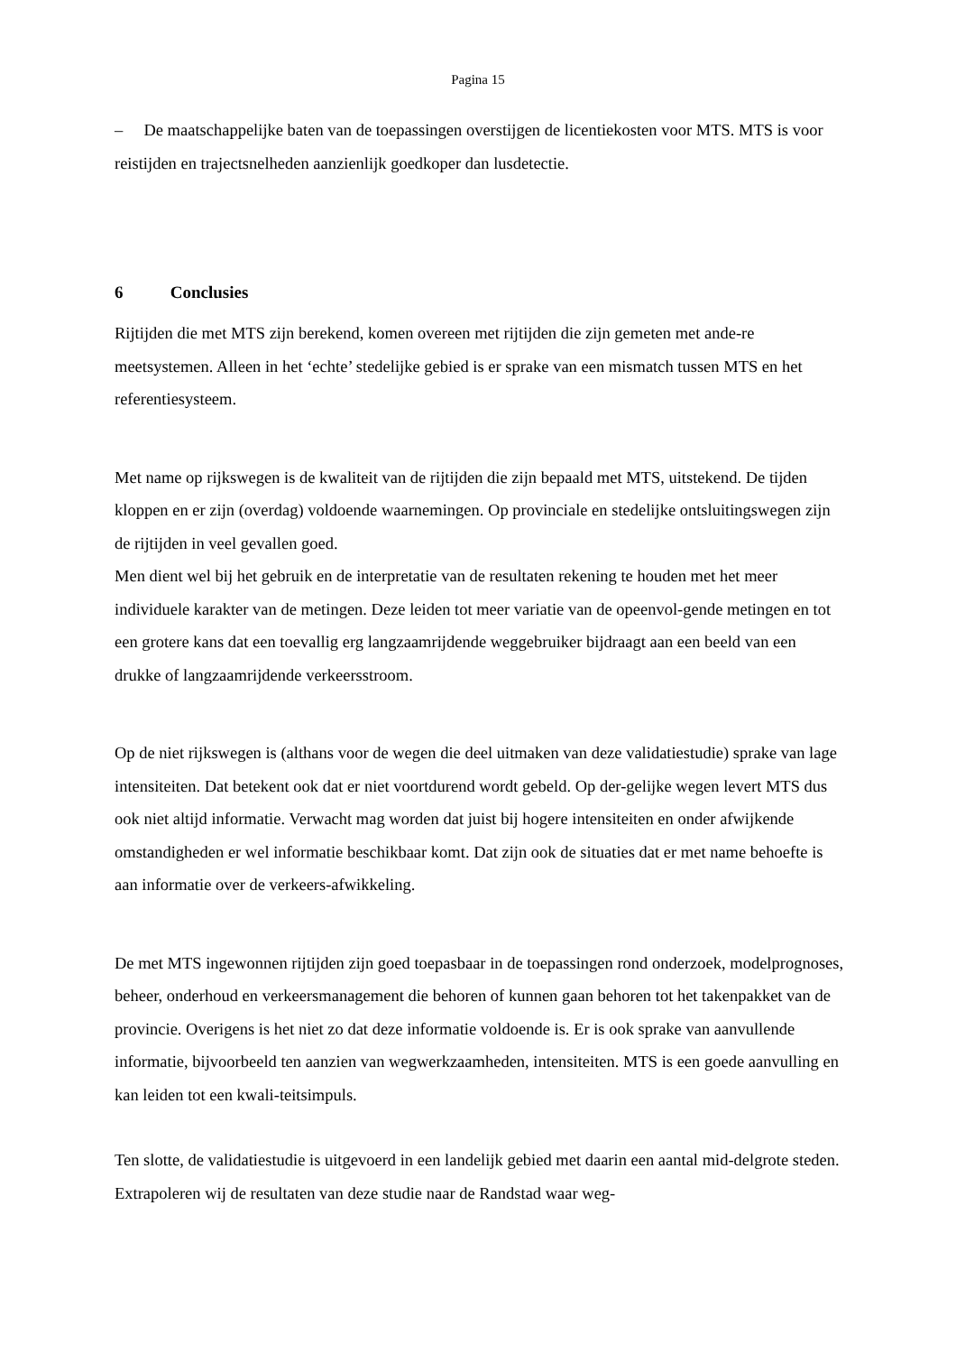Pagina 15
– De maatschappelijke baten van de toepassingen overstijgen de licentiekosten voor MTS. MTS is voor reistijden en trajectsnelheden aanzienlijk goedkoper dan lusdetectie.
6 Conclusies
Rijtijden die met MTS zijn berekend, komen overeen met rijtijden die zijn gemeten met ande-re meetsystemen. Alleen in het ‘echte’ stedelijke gebied is er sprake van een mismatch tussen MTS en het referentiesysteem.
Met name op rijkswegen is de kwaliteit van de rijtijden die zijn bepaald met MTS, uitstekend. De tijden kloppen en er zijn (overdag) voldoende waarnemingen. Op provinciale en stedelijke ontsluitingswegen zijn de rijtijden in veel gevallen goed.
Men dient wel bij het gebruik en de interpretatie van de resultaten rekening te houden met het meer individuele karakter van de metingen. Deze leiden tot meer variatie van de opeenvol-gende metingen en tot een grotere kans dat een toevallig erg langzaamrijdende weggebruiker bijdraagt aan een beeld van een drukke of langzaamrijdende verkeersstroom.
Op de niet rijkswegen is (althans voor de wegen die deel uitmaken van deze validatiestudie) sprake van lage intensiteiten. Dat betekent ook dat er niet voortdurend wordt gebeld. Op der-gelijke wegen levert MTS dus ook niet altijd informatie. Verwacht mag worden dat juist bij hogere intensiteiten en onder afwijkende omstandigheden er wel informatie beschikbaar komt. Dat zijn ook de situaties dat er met name behoefte is aan informatie over de verkeers-afwikkeling.
De met MTS ingewonnen rijtijden zijn goed toepasbaar in de toepassingen rond onderzoek, modelprognoses, beheer, onderhoud en verkeersmanagement die behoren of kunnen gaan behoren tot het takenpakket van de provincie. Overigens is het niet zo dat deze informatie voldoende is. Er is ook sprake van aanvullende informatie, bijvoorbeeld ten aanzien van wegwerkzaamheden, intensiteiten. MTS is een goede aanvulling en kan leiden tot een kwali-teitsimpuls.
Ten slotte, de validatiestudie is uitgevoerd in een landelijk gebied met daarin een aantal mid-delgrote steden. Extrapoleren wij de resultaten van deze studie naar de Randstad waar weg-